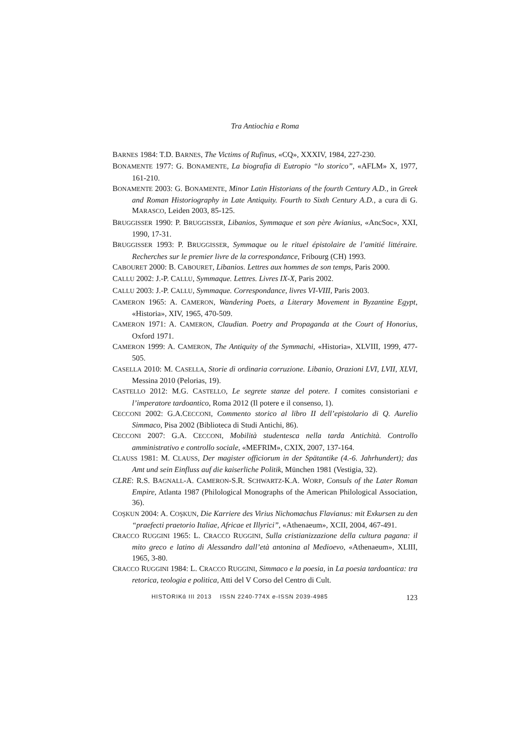Tra Antiochia e Roma
BARNES 1984: T.D. BARNES, The Victims of Rufinus, «CQ», XXXIV, 1984, 227-230.
BONAMENTE 1977: G. BONAMENTE, La biografia di Eutropio “lo storico”, «AFLM» X, 1977, 161-210.
BONAMENTE 2003: G. BONAMENTE, Minor Latin Historians of the fourth Century A.D., in Greek and Roman Historiography in Late Antiquity. Fourth to Sixth Century A.D., a cura di G. MARASCO, Leiden 2003, 85-125.
BRUGGISSER 1990: P. BRUGGISSER, Libanios, Symmaque et son père Avianius, «AncSoc», XXI, 1990, 17-31.
BRUGGISSER 1993: P. BRUGGISSER, Symmaque ou le rituel épistolaire de l’amitié littéraire. Recherches sur le premier livre de la correspondance, Fribourg (CH) 1993.
CABOURET 2000: B. CABOURET, Libanios. Lettres aux hommes de son temps, Paris 2000.
CALLU 2002: J.-P. CALLU, Symmaque. Lettres. Livres IX-X, Paris 2002.
CALLU 2003: J.-P. CALLU, Symmaque. Correspondance, livres VI-VIII, Paris 2003.
CAMERON 1965: A. CAMERON, Wandering Poets, a Literary Movement in Byzantine Egypt, «Historia», XIV, 1965, 470-509.
CAMERON 1971: A. CAMERON, Claudian. Poetry and Propaganda at the Court of Honorius, Oxford 1971.
CAMERON 1999: A. CAMERON, The Antiquity of the Symmachi, «Historia», XLVIII, 1999, 477-505.
CASELLA 2010: M. CASELLA, Storie di ordinaria corruzione. Libanio, Orazioni LVI, LVII, XLVI, Messina 2010 (Pelorias, 19).
CASTELLO 2012: M.G. CASTELLO, Le segrete stanze del potere. I comites consistoriani e l’imperatore tardoantico, Roma 2012 (Il potere e il consenso, 1).
CECCONI 2002: G.A.CECCONI, Commento storico al libro II dell’epistolario di Q. Aurelio Simmaco, Pisa 2002 (Biblioteca di Studi Antichi, 86).
CECCONI 2007: G.A. CECCONI, Mobilità studentesca nella tarda Antichità. Controllo amministrativo e controllo sociale, «MEFRIM», CXIX, 2007, 137-164.
CLAUSS 1981: M. CLAUSS, Der magister officiorum in der Spätantike (4.-6. Jahrhundert); das Amt und sein Einfluss auf die kaiserliche Politik, München 1981 (Vestigia, 32).
CLRE: R.S. BAGNALL-A. CAMERON-S.R. SCHWARTZ-K.A. WORP, Consuls of the Later Roman Empire, Atlanta 1987 (Philological Monographs of the American Philological Association, 36).
COŞKUN 2004: A. COŞKUN, Die Karriere des Virius Nichomachus Flavianus: mit Exkursen zu den “praefecti praetorio Italiae, Africae et Illyrici”, «Athenaeum», XCII, 2004, 467-491.
CRACCO RUGGINI 1965: L. CRACCO RUGGINI, Sulla cristianizzazione della cultura pagana: il mito greco e latino di Alessandro dall’età antonina al Medioevo, «Athenaeum», XLIII, 1965, 3-80.
CRACCO RUGGINI 1984: L. CRACCO RUGGINI, Simmaco e la poesia, in La poesia tardoantica: tra retorica, teologia e politica, Atti del V Corso del Centro di Cult.
HISTORIKά III 2013 ISSN 2240-774X e-ISSN 2039-4985 123